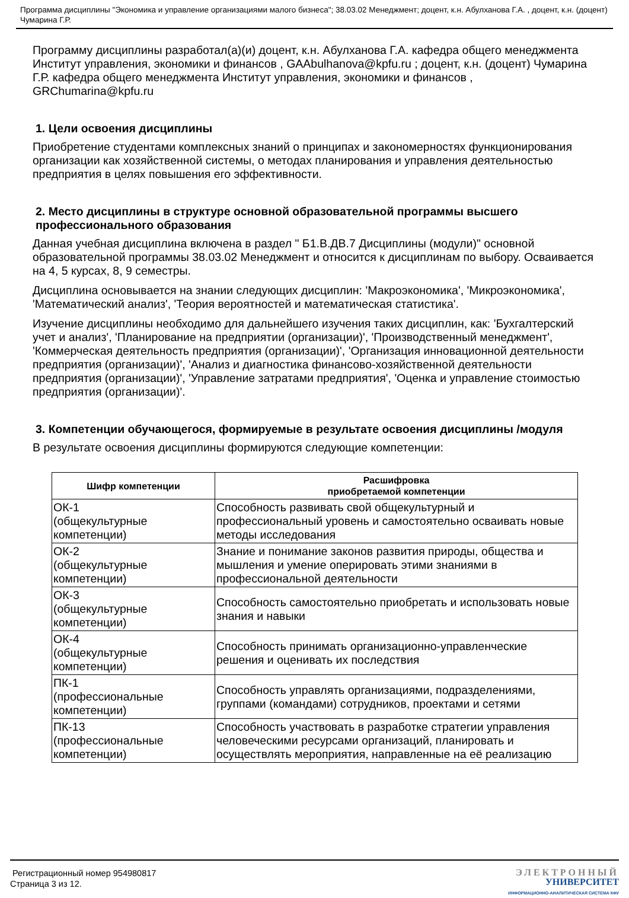Программа дисциплины "Экономика и управление организациями малого бизнеса"; 38.03.02 Менеджмент; доцент, к.н. Абулханова Г.А. , доцент, к.н. (доцент) Чумарина Г.Р.
Программу дисциплины разработал(а)(и) доцент, к.н. Абулханова Г.А. кафедра общего менеджмента Институт управления, экономики и финансов , GAAbulhanova@kpfu.ru ; доцент, к.н. (доцент) Чумарина Г.Р. кафедра общего менеджмента Институт управления, экономики и финансов , GRChumarina@kpfu.ru
1. Цели освоения дисциплины
Приобретение студентами комплексных знаний о принципах и закономерностях функционирования организации как хозяйственной системы, о методах планирования и управления деятельностью предприятия в целях повышения его эффективности.
2. Место дисциплины в структуре основной образовательной программы высшего профессионального образования
Данная учебная дисциплина включена в раздел " Б1.В.ДВ.7 Дисциплины (модули)" основной образовательной программы 38.03.02 Менеджмент и относится к дисциплинам по выбору. Осваивается на 4, 5 курсах, 8, 9 семестры.
Дисциплина основывается на знании следующих дисциплин: 'Макроэкономика', 'Микроэкономика', 'Математический анализ', 'Теория вероятностей и математическая статистика'.
Изучение дисциплины необходимо для дальнейшего изучения таких дисциплин, как: 'Бухгалтерский учет и анализ', 'Планирование на предприятии (организации)', 'Производственный менеджмент', 'Коммерческая деятельность предприятия (организации)', 'Организация инновационной деятельности предприятия (организации)', 'Анализ и диагностика финансово-хозяйственной деятельности предприятия (организации)', 'Управление затратами предприятия', 'Оценка и управление стоимостью предприятия (организации)'.
3. Компетенции обучающегося, формируемые в результате освоения дисциплины /модуля
В результате освоения дисциплины формируются следующие компетенции:
| Шифр компетенции | Расшифровка приобретаемой компетенции |
| --- | --- |
| ОК-1 (общекультурные компетенции) | Способность развивать свой общекультурный и профессиональный уровень и самостоятельно осваивать новые методы исследования |
| ОК-2 (общекультурные компетенции) | Знание и понимание законов развития природы, общества и мышления и умение оперировать этими знаниями в профессиональной деятельности |
| ОК-3 (общекультурные компетенции) | Способность самостоятельно приобретать и использовать новые знания и навыки |
| ОК-4 (общекультурные компетенции) | Способность принимать организационно-управленческие решения и оценивать их последствия |
| ПК-1 (профессиональные компетенции) | Способность управлять организациями, подразделениями, группами (командами) сотрудников, проектами и сетями |
| ПК-13 (профессиональные компетенции) | Способность участвовать в разработке стратегии управления человеческими ресурсами организаций, планировать и осуществлять мероприятия, направленные на её реализацию |
Регистрационный номер 954980817
Страница 3 из 12.
ЭЛЕКТРОННЫЙ
УНИВЕРСИТЕТ
ИНФОРМАЦИОННО-АНАЛИТИЧЕСКАЯ СИСТЕМА КФУ